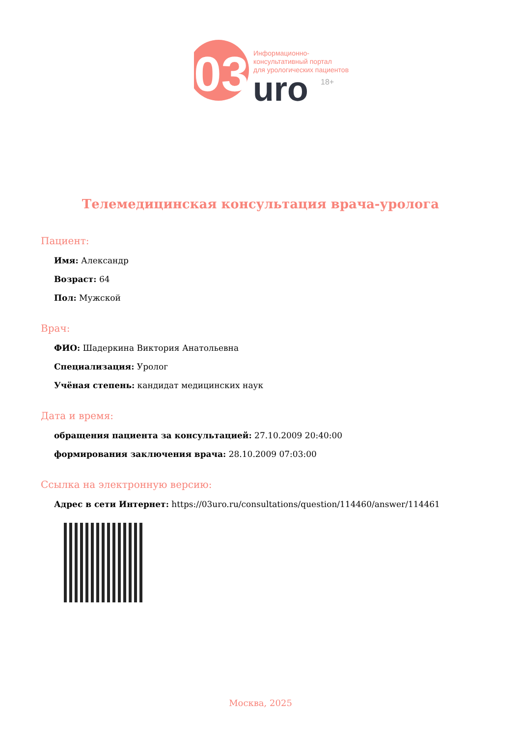03
uro
18+
Информационно-
консультативный портал
для урологических пациентов
Телемедицинская консультация врача-уролога
Пациент:
Имя: Александр
Возраст: 64
Пол: Мужской
Врач:
ФИО: Шадеркина Виктория Анатольевна
Специализация: Уролог
Учёная степень: кандидат медицинских наук
Дата и время:
обращения пациента за консультацией: 27.10.2009 20:40:00
формирования заключения врача: 28.10.2009 07:03:00
Ссылка на электронную версию:
Адрес в сети Интернет: https://03uro.ru/consultations/question/114460/answer/114461
Москва, 2025